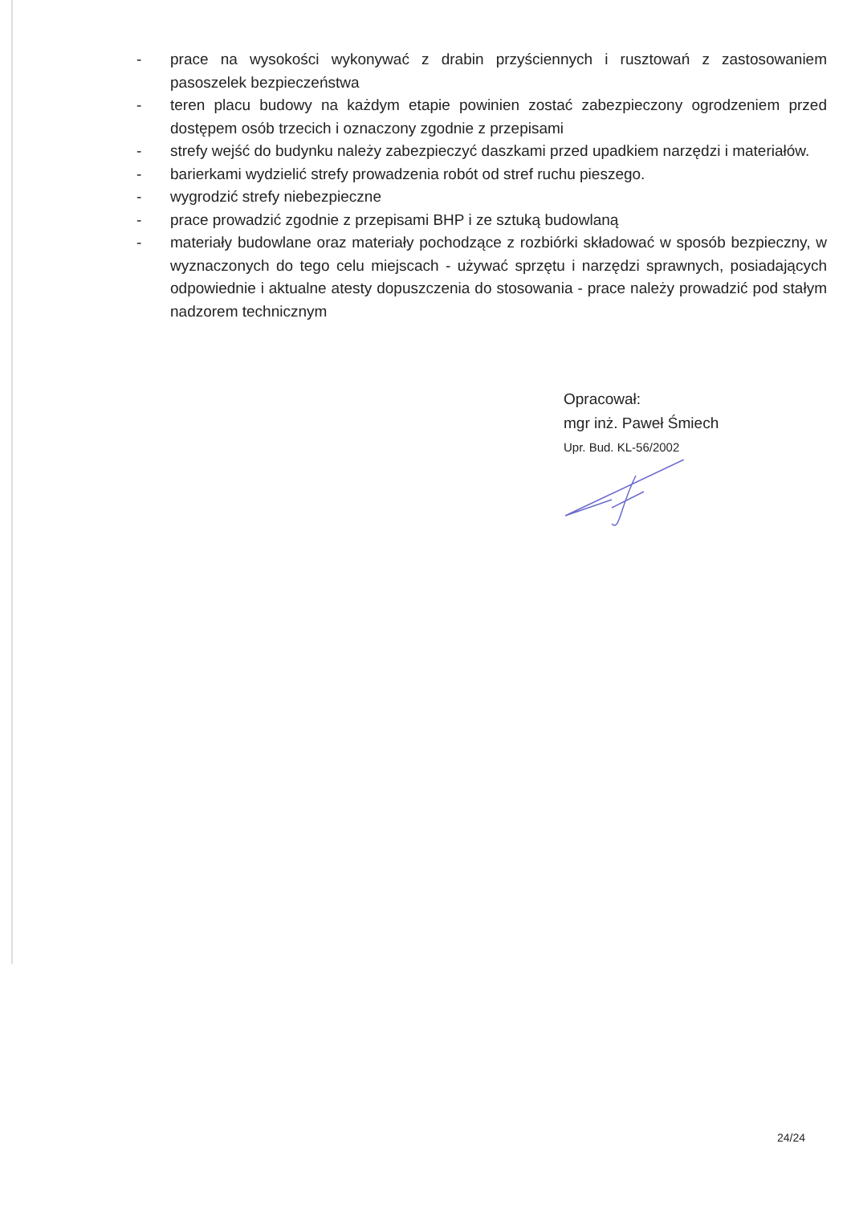- prace na wysokości wykonywać z drabin przyściennych i rusztowań z zastosowaniem pasoszelek bezpieczeństwa
- teren placu budowy na każdym etapie powinien zostać zabezpieczony ogrodzeniem przed dostępem osób trzecich i oznaczony zgodnie z przepisami
- strefy wejść do budynku należy zabezpieczyć daszkami przed upadkiem narzędzi i materiałów.
- barierkami wydzielić strefy prowadzenia robót od stref ruchu pieszego.
- wygrodzić strefy niebezpieczne
- prace prowadzić zgodnie z przepisami BHP i ze sztuką budowlaną
- materiały budowlane oraz materiały pochodzące z rozbiórki składować w sposób bezpieczny, w wyznaczonych do tego celu miejscach - używać sprzętu i narzędzi sprawnych, posiadających odpowiednie i aktualne atesty dopuszczenia do stosowania - prace należy prowadzić pod stałym nadzorem technicznym
Opracował:
mgr inż. Paweł Śmiech
Upr. Bud. KL-56/2002
24/24